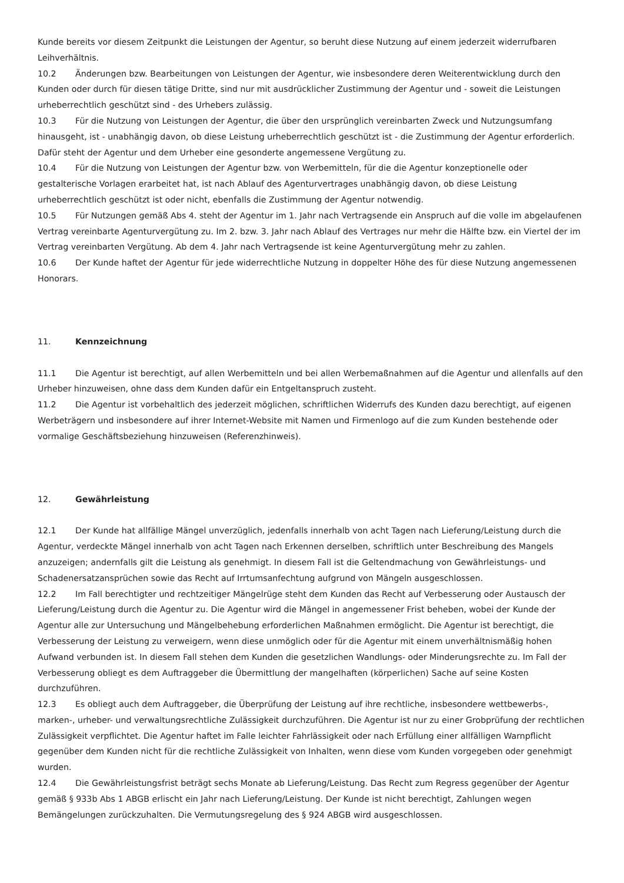Kunde bereits vor diesem Zeitpunkt die Leistungen der Agentur, so beruht diese Nutzung auf einem jederzeit widerrufbaren Leihverhältnis.
10.2 Änderungen bzw. Bearbeitungen von Leistungen der Agentur, wie insbesondere deren Weiterentwicklung durch den Kunden oder durch für diesen tätige Dritte, sind nur mit ausdrücklicher Zustimmung der Agentur und - soweit die Leistungen urheberrechtlich geschützt sind - des Urhebers zulässig.
10.3 Für die Nutzung von Leistungen der Agentur, die über den ursprünglich vereinbarten Zweck und Nutzungsumfang hinausgeht, ist - unabhängig davon, ob diese Leistung urheberrechtlich geschützt ist - die Zustimmung der Agentur erforderlich. Dafür steht der Agentur und dem Urheber eine gesonderte angemessene Vergütung zu.
10.4 Für die Nutzung von Leistungen der Agentur bzw. von Werbemitteln, für die die Agentur konzeptionelle oder gestalterische Vorlagen erarbeitet hat, ist nach Ablauf des Agenturvertrages unabhängig davon, ob diese Leistung urheberrechtlich geschützt ist oder nicht, ebenfalls die Zustimmung der Agentur notwendig.
10.5 Für Nutzungen gemäß Abs 4. steht der Agentur im 1. Jahr nach Vertragsende ein Anspruch auf die volle im abgelaufenen Vertrag vereinbarte Agenturvergütung zu. Im 2. bzw. 3. Jahr nach Ablauf des Vertrages nur mehr die Hälfte bzw. ein Viertel der im Vertrag vereinbarten Vergütung. Ab dem 4. Jahr nach Vertragsende ist keine Agenturvergütung mehr zu zahlen.
10.6 Der Kunde haftet der Agentur für jede widerrechtliche Nutzung in doppelter Höhe des für diese Nutzung angemessenen Honorars.
11. Kennzeichnung
11.1 Die Agentur ist berechtigt, auf allen Werbemitteln und bei allen Werbemaßnahmen auf die Agentur und allenfalls auf den Urheber hinzuweisen, ohne dass dem Kunden dafür ein Entgeltanspruch zusteht.
11.2 Die Agentur ist vorbehaltlich des jederzeit möglichen, schriftlichen Widerrufs des Kunden dazu berechtigt, auf eigenen Werbeträgern und insbesondere auf ihrer Internet-Website mit Namen und Firmenlogo auf die zum Kunden bestehende oder vormalige Geschäftsbeziehung hinzuweisen (Referenzhinweis).
12. Gewährleistung
12.1 Der Kunde hat allfällige Mängel unverzüglich, jedenfalls innerhalb von acht Tagen nach Lieferung/Leistung durch die Agentur, verdeckte Mängel innerhalb von acht Tagen nach Erkennen derselben, schriftlich unter Beschreibung des Mangels anzuzeigen; andernfalls gilt die Leistung als genehmigt. In diesem Fall ist die Geltendmachung von Gewährleistungs- und Schadenersatzansprüchen sowie das Recht auf Irrtumsanfechtung aufgrund von Mängeln ausgeschlossen.
12.2 Im Fall berechtigter und rechtzeitiger Mängelrüge steht dem Kunden das Recht auf Verbesserung oder Austausch der Lieferung/Leistung durch die Agentur zu. Die Agentur wird die Mängel in angemessener Frist beheben, wobei der Kunde der Agentur alle zur Untersuchung und Mängelbehebung erforderlichen Maßnahmen ermöglicht. Die Agentur ist berechtigt, die Verbesserung der Leistung zu verweigern, wenn diese unmöglich oder für die Agentur mit einem unverhältnismäßig hohen Aufwand verbunden ist. In diesem Fall stehen dem Kunden die gesetzlichen Wandlungs- oder Minderungsrechte zu. Im Fall der Verbesserung obliegt es dem Auftraggeber die Übermittlung der mangelhaften (körperlichen) Sache auf seine Kosten durchzuführen.
12.3 Es obliegt auch dem Auftraggeber, die Überprüfung der Leistung auf ihre rechtliche, insbesondere wettbewerbs-, marken-, urheber- und verwaltungsrechtliche Zulässigkeit durchzuführen. Die Agentur ist nur zu einer Grobprüfung der rechtlichen Zulässigkeit verpflichtet. Die Agentur haftet im Falle leichter Fahrlässigkeit oder nach Erfüllung einer allfälligen Warnpflicht gegenüber dem Kunden nicht für die rechtliche Zulässigkeit von Inhalten, wenn diese vom Kunden vorgegeben oder genehmigt wurden.
12.4 Die Gewährleistungsfrist beträgt sechs Monate ab Lieferung/Leistung. Das Recht zum Regress gegenüber der Agentur gemäß § 933b Abs 1 ABGB erlischt ein Jahr nach Lieferung/Leistung. Der Kunde ist nicht berechtigt, Zahlungen wegen Bemängelungen zurückzuhalten. Die Vermutungsregelung des § 924 ABGB wird ausgeschlossen.